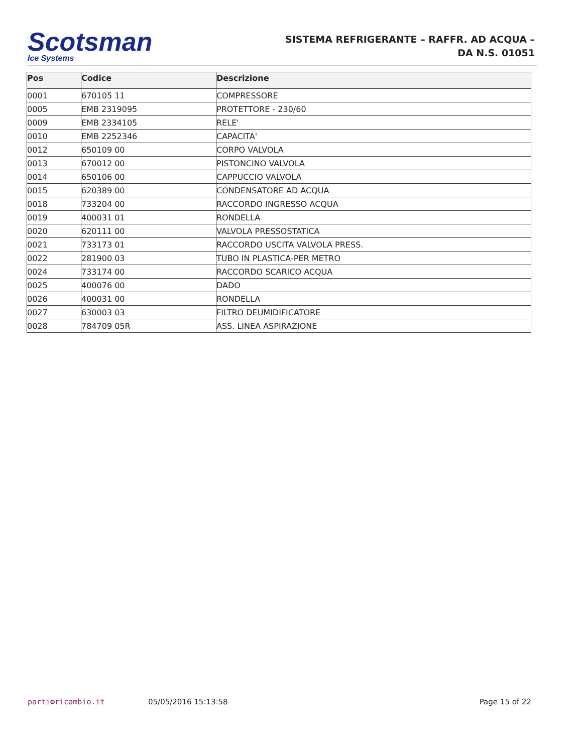Scotsman
Ice Systems
SISTEMA REFRIGERANTE – RAFFR. AD ACQUA –
DA N.S. 01051
| Pos | Codice | Descrizione |
| --- | --- | --- |
| 0001 | 670105 11 | COMPRESSORE |
| 0005 | EMB 2319095 | PROTETTORE - 230/60 |
| 0009 | EMB 2334105 | RELE' |
| 0010 | EMB 2252346 | CAPACITA' |
| 0012 | 650109 00 | CORPO VALVOLA |
| 0013 | 670012 00 | PISTONCINO VALVOLA |
| 0014 | 650106 00 | CAPPUCCIO VALVOLA |
| 0015 | 620389 00 | CONDENSATORE AD ACQUA |
| 0018 | 733204 00 | RACCORDO INGRESSO ACQUA |
| 0019 | 400031 01 | RONDELLA |
| 0020 | 620111 00 | VALVOLA PRESSOSTATICA |
| 0021 | 733173 01 | RACCORDO USCITA VALVOLA PRESS. |
| 0022 | 281900 03 | TUBO IN PLASTICA-PER METRO |
| 0024 | 733174 00 | RACCORDO SCARICO ACQUA |
| 0025 | 400076 00 | DADO |
| 0026 | 400031 00 | RONDELLA |
| 0027 | 630003 03 | FILTRO DEUMIDIFICATORE |
| 0028 | 784709 05R | ASS. LINEA ASPIRAZIONE |
parti⚙ricambio.it 05/05/2016 15:13:58 Page 15 of 22